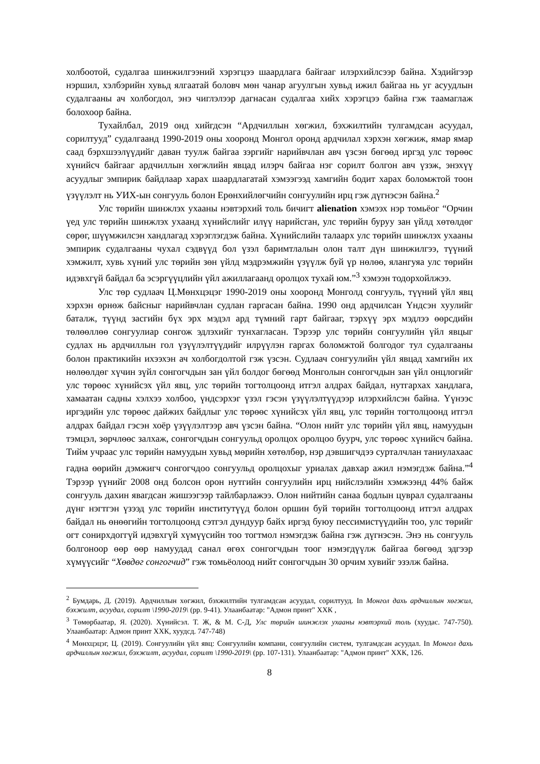холбоотой, судалгаа шинжилгээний хэрэгцээ шаардлага байгааг илэрхийлсээр байна. Хэдийгээр нэршил, хэлбэрийн хувьд ялгаатай боловч мөн чанар агуулгын хувьд ижил байгаа нь уг асуудлын судалгааны ач холбогдол, энэ чиглэлээр дагнасан судалгаа хийх хэрэгцээ байна гэж таамаглаж болохоор байна.
Тухайлбал, 2019 онд хийгдсэн “Ардчиллын хөгжил, бэхжилтийн тулгамдсан асуудал, сорилтууд” судалгаанд 1990-2019 оны хооронд Монгол оронд ардчилал хэрхэн хөгжиж, ямар ямар саад бэрхшээлүүдийг даван туулж байгаа зэргийг нарийвчлан авч үзсэн бөгөөд иргэд улс төрөөс хүнийсч байгааг ардчиллын хөгжлийн явцад илэрч байгаа нэг сорилт болгон авч үзэж, энэхүү асуудлыг эмпирик байдлаар харах шаардлагатай хэмээгээд хамгийн бодит харах боломжтой тоон үзүүлэлт нь УИХ-ын сонгууль болон Ерөнхийлөгчийн сонгуулийн ирц гэж дүгнэсэн байна.<sup>2</sup>
Улс төрийн шинжлэх ухааны нэвтэрхий толь бичигт alienation хэмээх нэр томьёог “Орчин үед улс төрийн шинжлэх ухаанд хүнийслийг илүү нарийсган, улс төрийн буруу зан үйлд хөтөлдөг сөрөг, шүүмжилсэн хандлагад хэрэглэгдэж байна. Хүнийслийн талаарх улс төрийн шинжлэх ухааны эмпирик судалгааны чухал сэдвүүд бол үзэл баримтлалын олон талт дүн шинжилгээ, түүний хэмжилт, хувь хүний улс төрийн зөн үйлд мэдрэмжийн үзүүлж буй үр нөлөө, ялангуяа улс төрийн идэвхгүй байдал ба эсэргүүцлийн үйл ажиллагаанд оролцох тухай юм.”<sup>3</sup> хэмээн тодорхойлжээ.
Улс төр судлаач Ц.Мөнхцэцэг 1990-2019 оны хооронд Монголд сонгууль, түүний үйл явц хэрхэн өрнөж байсныг нарийвчлан судлан гаргасан байна. 1990 онд ардчилсан Үндсэн хуулийг баталж, түүнд засгийн бүх эрх мэдэл ард түмний гарт байгааг, тэрхүү эрх мэдлээ өөрсдийн төлөөллөө сонгуулиар сонгож эдлэхийг тунхагласан. Тэрээр улс төрийн сонгуулийн үйл явцыг судлах нь ардчиллын гол үзүүлэлтүүдийг илрүүлэн гаргах боломжтой болгодог тул судалгааны болон практикийн ихээхэн ач холбогдолтой гэж үзсэн. Судлаач сонгуулийн үйл явцад хамгийн их нөлөөлдөг хүчин зүйл сонгогчдын зан үйл болдог бөгөөд Монголын сонгогчдын зан үйл онцлогийг улс төрөөс хүнийсэх үйл явц, улс төрийн тогтолцоонд итгэл алдрах байдал, нутгархах хандлага, хамаатан садны хэлхээ холбоо, үндсэрхэг үзэл гэсэн үзүүлэлтүүдээр илэрхийлсэн байна. Үүнээс иргэдийн улс төрөөс дайжих байдлыг улс төрөөс хүнийсэх үйл явц, улс төрийн тогтолцоонд итгэл алдрах байдал гэсэн хоёр үзүүлэлтээр авч үзсэн байна. “Олон нийт улс төрийн үйл явц, намуудын тэмцэл, зөрчлөөс залхаж, сонгогчдын сонгуульд оролцох оролцоо буурч, улс төрөөс хүнийсч байна. Тийм учраас улс төрийн намуудын хувьд мөрийн хөтөлбөр, нэр дэвшигчдээ сурталчлан таниулахаас гадна өөрийн дэмжигч сонгогчдоо сонгуульд оролцохыг уриалах давхар ажил нэмэгдэж байна.”<sup>4</sup> Тэрээр үүнийг 2008 онд болсон орон нутгийн сонгуулийн ирц нийслэлийн хэмжээнд 44% байж сонгууль дахин явагдсан жишээгээр тайлбарлажээ. Олон нийтийн санаа бодлын цуврал судалгааны дүнг нэгтгэн үзээд улс төрийн институтүүд болон оршин буй төрийн тогтолцоонд итгэл алдрах байдал нь өнөөгийн тогтолцоонд сэтгэл дундуур байх иргэд буюу пессимистүүдийн тоо, улс төрийг огт сонирхдоггүй идэвхгүй хүмүүсийн тоо тогтмол нэмэгдэж байна гэж дүгнэсэн. Энэ нь сонгууль болгоноор өөр өөр намуудад санал өгөх сонгогчдын тоог нэмэгдүүлж байгаа бөгөөд эдгээр хүмүүсийг “Хөвдөг сонгогчид” гэж томьёолоод нийт сонгогчдын 30 орчим хувийг эзэлж байна.
<sup>2</sup> Бумдарь, Д. (2019). Ардчиллын хөгжил, бэхжилтийн тулгамдсан асуудал, сорилтууд. In Монгол дахь ардчиллын хөгжил, бэхжилт, асуудал, сорилт \1990-2019\ (pp. 9-41). Улаанбаатар: "Адмон принт" ХХК ,
<sup>3</sup> Төмөрбаатар, Я. (2020). Хүнийсэл. Т. Ж, & М. С-Д, Улс төрийн шинжлэх ухааны нэвтэрхий толь (хуудас. 747-750). Улаанбаатар: Адмон принт ХХК, хуудсд. 747-748)
<sup>4</sup> Мөнхцэцэг, Ц. (2019). Сонгуулийн үйл явц: Сонгуулийн компани, сонгуулийн систем, тулгамдсан асуудал. In Монгол дахь ардчиллын хөгжил, бэхжилт, асуудал, сорилт \1990-2019\ (pp. 107-131). Улаанбаатар: "Адмон принт" ХХК, 126.
8